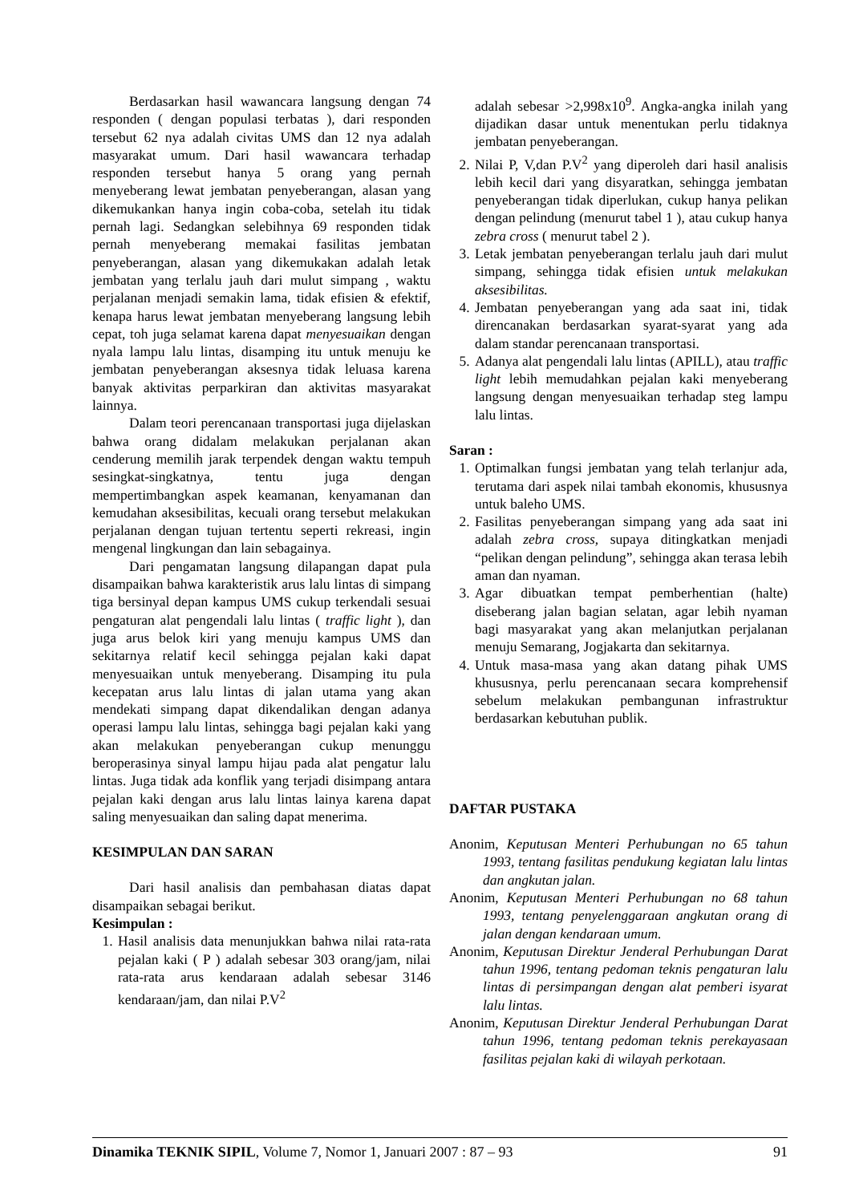Berdasarkan hasil wawancara langsung dengan 74 responden ( dengan populasi terbatas ), dari responden tersebut 62 nya adalah civitas UMS dan 12 nya adalah masyarakat umum. Dari hasil wawancara terhadap responden tersebut hanya 5 orang yang pernah menyeberang lewat jembatan penyeberangan, alasan yang dikemukankan hanya ingin coba-coba, setelah itu tidak pernah lagi. Sedangkan selebihnya 69 responden tidak pernah menyeberang memakai fasilitas jembatan penyeberangan, alasan yang dikemukakan adalah letak jembatan yang terlalu jauh dari mulut simpang , waktu perjalanan menjadi semakin lama, tidak efisien & efektif, kenapa harus lewat jembatan menyeberang langsung lebih cepat, toh juga selamat karena dapat menyesuaikan dengan nyala lampu lalu lintas, disamping itu untuk menuju ke jembatan penyeberangan aksesnya tidak leluasa karena banyak aktivitas perparkiran dan aktivitas masyarakat lainnya.
Dalam teori perencanaan transportasi juga dijelaskan bahwa orang didalam melakukan perjalanan akan cenderung memilih jarak terpendek dengan waktu tempuh sesingkat-singkatnya, tentu juga dengan mempertimbangkan aspek keamanan, kenyamanan dan kemudahan aksesibilitas, kecuali orang tersebut melakukan perjalanan dengan tujuan tertentu seperti rekreasi, ingin mengenal lingkungan dan lain sebagainya.
Dari pengamatan langsung dilapangan dapat pula disampaikan bahwa karakteristik arus lalu lintas di simpang tiga bersinyal depan kampus UMS cukup terkendali sesuai pengaturan alat pengendali lalu lintas ( traffic light ), dan juga arus belok kiri yang menuju kampus UMS dan sekitarnya relatif kecil sehingga pejalan kaki dapat menyesuaikan untuk menyeberang. Disamping itu pula kecepatan arus lalu lintas di jalan utama yang akan mendekati simpang dapat dikendalikan dengan adanya operasi lampu lalu lintas, sehingga bagi pejalan kaki yang akan melakukan penyeberangan cukup menunggu beroperasinya sinyal lampu hijau pada alat pengatur lalu lintas. Juga tidak ada konflik yang terjadi disimpang antara pejalan kaki dengan arus lalu lintas lainya karena dapat saling menyesuaikan dan saling dapat menerima.
KESIMPULAN DAN SARAN
Dari hasil analisis dan pembahasan diatas dapat disampaikan sebagai berikut.
Kesimpulan :
1. Hasil analisis data menunjukkan bahwa nilai rata-rata pejalan kaki ( P ) adalah sebesar 303 orang/jam, nilai rata-rata arus kendaraan adalah sebesar 3146 kendaraan/jam, dan nilai P.V<sup>2</sup>
adalah sebesar >2,998x10<sup>9</sup>. Angka-angka inilah yang dijadikan dasar untuk menentukan perlu tidaknya jembatan penyeberangan.
2. Nilai P, V,dan P.V<sup>2</sup> yang diperoleh dari hasil analisis lebih kecil dari yang disyaratkan, sehingga jembatan penyeberangan tidak diperlukan, cukup hanya pelikan dengan pelindung (menurut tabel 1 ), atau cukup hanya zebra cross ( menurut tabel 2 ).
3. Letak jembatan penyeberangan terlalu jauh dari mulut simpang, sehingga tidak efisien untuk melakukan aksesibilitas.
4. Jembatan penyeberangan yang ada saat ini, tidak direncanakan berdasarkan syarat-syarat yang ada dalam standar perencanaan transportasi.
5. Adanya alat pengendali lalu lintas (APILL), atau traffic light lebih memudahkan pejalan kaki menyeberang langsung dengan menyesuaikan terhadap steg lampu lalu lintas.
Saran :
1. Optimalkan fungsi jembatan yang telah terlanjur ada, terutama dari aspek nilai tambah ekonomis, khususnya untuk baleho UMS.
2. Fasilitas penyeberangan simpang yang ada saat ini adalah zebra cross, supaya ditingkatkan menjadi “pelikan dengan pelindung”, sehingga akan terasa lebih aman dan nyaman.
3. Agar dibuatkan tempat pemberhentian (halte) diseberang jalan bagian selatan, agar lebih nyaman bagi masyarakat yang akan melanjutkan perjalanan menuju Semarang, Jogjakarta dan sekitarnya.
4. Untuk masa-masa yang akan datang pihak UMS khususnya, perlu perencanaan secara komprehensif sebelum melakukan pembangunan infrastruktur berdasarkan kebutuhan publik.
DAFTAR PUSTAKA
Anonim, Keputusan Menteri Perhubungan no 65 tahun 1993, tentang fasilitas pendukung kegiatan lalu lintas dan angkutan jalan.
Anonim, Keputusan Menteri Perhubungan no 68 tahun 1993, tentang penyelenggaraan angkutan orang di jalan dengan kendaraan umum.
Anonim, Keputusan Direktur Jenderal Perhubungan Darat tahun 1996, tentang pedoman teknis pengaturan lalu lintas di persimpangan dengan alat pemberi isyarat lalu lintas.
Anonim, Keputusan Direktur Jenderal Perhubungan Darat tahun 1996, tentang pedoman teknis perekayasaan fasilitas pejalan kaki di wilayah perkotaan.
Dinamika TEKNIK SIPIL, Volume 7, Nomor 1, Januari 2007 : 87 – 93 91